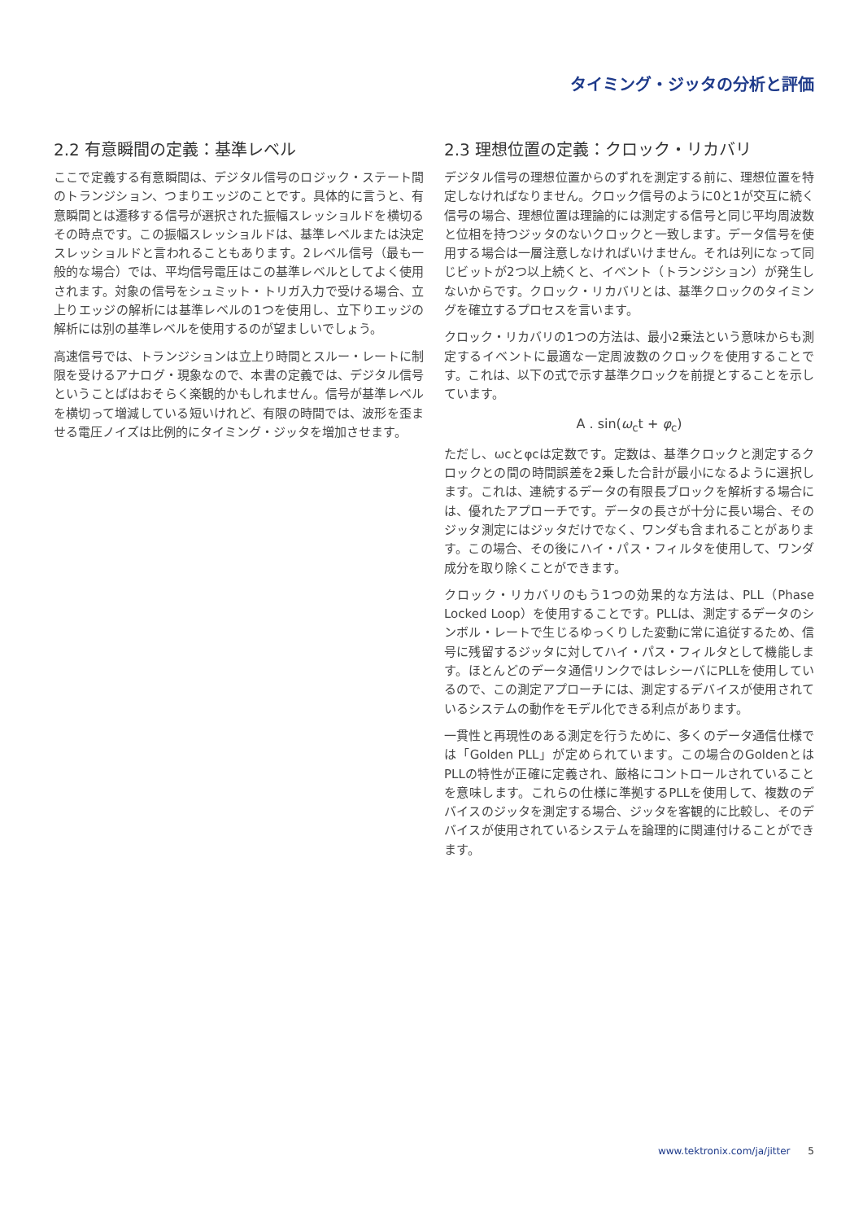タイミング・ジッタの分析と評価
2.2 有意瞬間の定義：基準レベル
ここで定義する有意瞬間は、デジタル信号のロジック・ステート間のトランジション、つまりエッジのことです。具体的に言うと、有意瞬間とは遷移する信号が選択された振幅スレッショルドを横切るその時点です。この振幅スレッショルドは、基準レベルまたは決定スレッショルドと言われることもあります。2レベル信号（最も一般的な場合）では、平均信号電圧はこの基準レベルとしてよく使用されます。対象の信号をシュミット・トリガ入力で受ける場合、立上りエッジの解析には基準レベルの1つを使用し、立下りエッジの解析には別の基準レベルを使用するのが望ましいでしょう。
高速信号では、トランジションは立上り時間とスルー・レートに制限を受けるアナログ・現象なので、本書の定義では、デジタル信号ということばはおそらく楽観的かもしれません。信号が基準レベルを横切って増減している短いけれど、有限の時間では、波形を歪ませる電圧ノイズは比例的にタイミング・ジッタを増加させます。
2.3 理想位置の定義：クロック・リカバリ
デジタル信号の理想位置からのずれを測定する前に、理想位置を特定しなければなりません。クロック信号のように0と1が交互に続く信号の場合、理想位置は理論的には測定する信号と同じ平均周波数と位相を持つジッタのないクロックと一致します。データ信号を使用する場合は一層注意しなければいけません。それは列になって同じビットが2つ以上続くと、イベント（トランジション）が発生しないからです。クロック・リカバリとは、基準クロックのタイミングを確立するプロセスを言います。
クロック・リカバリの1つの方法は、最小2乗法という意味からも測定するイベントに最適な一定周波数のクロックを使用することです。これは、以下の式で示す基準クロックを前提とすることを示しています。
A . sin(ω<sub>c</sub>t + φ<sub>c</sub>)
ただし、ωcとφcは定数です。定数は、基準クロックと測定するクロックとの間の時間誤差を2乗した合計が最小になるように選択します。これは、連続するデータの有限長ブロックを解析する場合には、優れたアプローチです。データの長さが十分に長い場合、そのジッタ測定にはジッタだけでなく、ワンダも含まれることがあります。この場合、その後にハイ・パス・フィルタを使用して、ワンダ成分を取り除くことができます。
クロック・リカバリのもう1つの効果的な方法は、PLL（Phase Locked Loop）を使用することです。PLLは、測定するデータのシンボル・レートで生じるゆっくりした変動に常に追従するため、信号に残留するジッタに対してハイ・パス・フィルタとして機能します。ほとんどのデータ通信リンクではレシーバにPLLを使用しているので、この測定アプローチには、測定するデバイスが使用されているシステムの動作をモデル化できる利点があります。
一貫性と再現性のある測定を行うために、多くのデータ通信仕様では「Golden PLL」が定められています。この場合のGoldenとはPLLの特性が正確に定義され、厳格にコントロールされていることを意味します。これらの仕様に準拠するPLLを使用して、複数のデバイスのジッタを測定する場合、ジッタを客観的に比較し、そのデバイスが使用されているシステムを論理的に関連付けることができます。
www.tektronix.com/ja/jitter 5